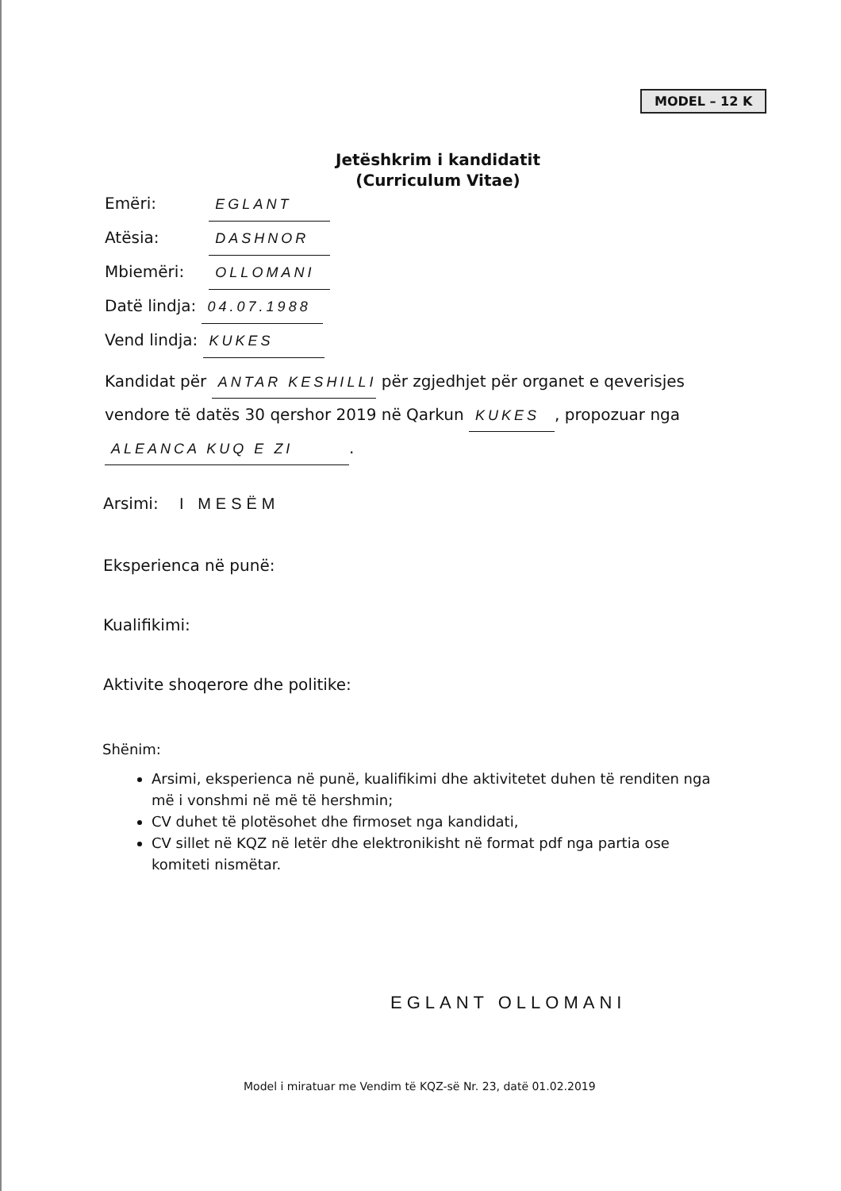MODEL – 12 K
Jetëshkrim i kandidatit
(Curriculum Vitae)
Emëri: EGLANT
Atësia: DASHNOR
Mbiemëri: OLLOMANI
Datë lindja: 04.07.1988
Vend lindja: KUKES
Kandidat për ANTAR KESHILLI për zgjedhjet për organet e qeverisjes vendore të datës 30 qershor 2019 në Qarkun KUKES, propozuar nga ALEANCA KUQ E ZI.
Arsimi: I MESËM
Eksperienca në punë:
Kualifikimi:
Aktivite shoqerore dhe politike:
Shënim:
Arsimi, eksperienca në punë, kualifikimi dhe aktivitetet duhen të renditen nga më i vonshmi në më të hershmin;
CV duhet të plotësohet dhe firmoset nga kandidati,
CV sillet në KQZ në letër dhe elektronikisht në format pdf nga partia ose komiteti nismëtar.
EGLANT OLLOMANI
Model i miratuar me Vendim të KQZ-së Nr. 23, datë 01.02.2019